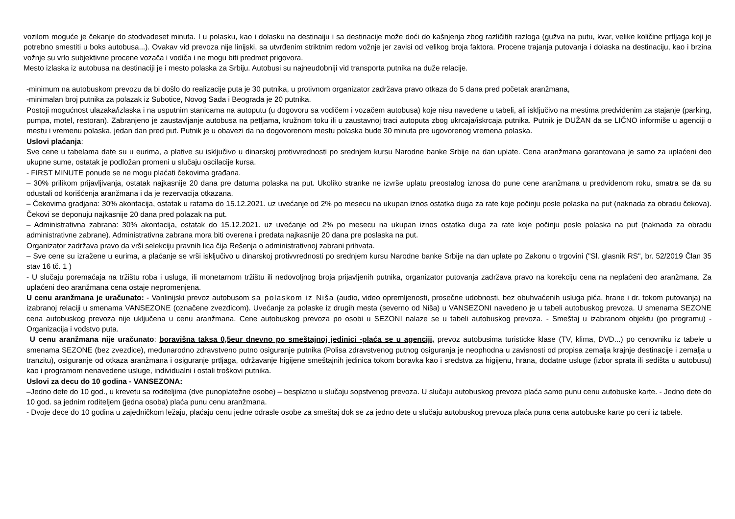vozilom moguće je čekanje do stodvadeset minuta. I u polasku, kao i dolasku na destinaiju i sa destinacije može doći do kašnjenja zbog različitih razloga (gužva na putu, kvar, velike količine prtljaga koji je potrebno smestiti u boks autobusa...). Ovakav vid prevoza nije linijski, sa utvrđenim striktnim redom vožnje jer zavisi od velikog broja faktora. Procene trajanja putovanja i dolaska na destinaciju, kao i brzina vožnje su vrlo subjektivne procene vozača i vodiča i ne mogu biti predmet prigovora.
Mesto izlaska iz autobusa na destinaciji je i mesto polaska za Srbiju. Autobusi su najneudobniji vid transporta putnika na duže relacije.
-minimum na autobuskom prevozu da bi došlo do realizacije puta je 30 putnika, u protivnom organizator zadržava pravo otkaza do 5 dana pred početak aranžmana,
-minimalan broj putnika za polazak iz Subotice, Novog Sada i Beograda je 20 putnika.
Postoji mogućnost ulazaka/izlaska i na usputnim stanicama na autoputu (u dogovoru sa vodičem i vozačem autobusa) koje nisu navedene u tabeli, ali isključivo na mestima predviđenim za stajanje (parking, pumpa, motel, restoran). Zabranjeno je zaustavljanje autobusa na petljama, kružnom toku ili u zaustavnoj traci autoputa zbog ukrcaja/iskrcaja putnika. Putnik je DUŽAN da se LIČNO informiše u agenciji o mestu i vremenu polaska, jedan dan pred put. Putnik je u obavezi da na dogovorenom mestu polaska bude 30 minuta pre ugovorenog vremena polaska.
Uslovi plaćanja:
Sve cene u tabelama date su u eurima, a plative su isključivo u dinarskoj protivvrednosti po srednjem kursu Narodne banke Srbije na dan uplate. Cena aranžmana garantovana je samo za uplaćeni deo ukupne sume, ostatak je podložan promeni u slučaju oscilacije kursa.
- FIRST MINUTE ponude se ne mogu plaćati čekovima građana.
– 30% prilikom prijavljivanja, ostatak najkasnije 20 dana pre datuma polaska na put. Ukoliko stranke ne izvrše uplatu preostalog iznosa do pune cene aranžmana u predviđenom roku, smatra se da su odustali od korišćenja aranžmana i da je rezervacija otkazana.
– Čekovima gradjana: 30% akontacija, ostatak u ratama do 15.12.2021. uz uvećanje od 2% po mesecu na ukupan iznos ostatka duga za rate koje počinju posle polaska na put (naknada za obradu čekova). Čekovi se deponuju najkasnije 20 dana pred polazak na put.
– Administrativna zabrana: 30% akontacija, ostatak do 15.12.2021. uz uvećanje od 2% po mesecu na ukupan iznos ostatka duga za rate koje počinju posle polaska na put (naknada za obradu administrativne zabrane). Administrativna zabrana mora biti overena i predata najkasnije 20 dana pre poslaska na put.
Organizator zadržava pravo da vrši selekciju pravnih lica čija Rešenja o administrativnoj zabrani prihvata.
– Sve cene su izražene u eurima, a plaćanje se vrši isključivo u dinarskoj protivvrednosti po srednjem kursu Narodne banke Srbije na dan uplate po Zakonu o trgovini ("Sl. glasnik RS", br. 52/2019 Član 35 stav 16 tč. 1 )
- U slučaju poremaćaja na tržištu roba i usluga, ili monetarnom tržištu ili nedovoljnog broja prijavljenih putnika, organizator putovanja zadržava pravo na korekciju cena na neplaćeni deo aranžmana. Za uplaćeni deo aranžmana cena ostaje nepromenjena.
U cenu aranžmana je uračunato: - Vanlinijski prevoz autobusom sa polaskom iz Niša (audio, video opremljenosti, prosečne udobnosti, bez obuhvaćenih usluga pića, hrane i dr. tokom putovanja) na izabranoj relaciji u smenama VANSEZONE (označene zvezdicom). Uvećanje za polaske iz drugih mesta (severno od Niša) u VANSEZONI navedeno je u tabeli autobuskog prevoza. U smenama SEZONE cena autobuskog prevoza nije uključena u cenu aranžmana. Cene autobuskog prevoza po osobi u SEZONI nalaze se u tabeli autobuskog prevoza. - Smeštaj u izabranom objektu (po programu) - Organizacija i vođstvo puta.
U cenu aranžmana nije uračunato: boravišna taksa 0,5eur dnevno po smeštajnoj jedinici -plaća se u agenciji, prevoz autobusima turisticke klase (TV, klima, DVD...) po cenovniku iz tabele u smenama SEZONE (bez zvezdice), međunarodno zdravstveno putno osiguranje putnika (Polisa zdravstvenog putnog osiguranja je neophodna u zavisnosti od propisa zemalja krajnje destinacije i zemalja u tranzitu), osiguranje od otkaza aranžmana i osiguranje prtljaga, održavanje higijene smeštajnih jedinica tokom boravka kao i sredstva za higijenu, hrana, dodatne usluge (izbor sprata ili sedišta u autobusu) kao i programom nenavedene usluge, individualni i ostali troškovi putnika.
Uslovi za decu do 10 godina - VANSEZONA:
–Jedno dete do 10 god., u krevetu sa roditeljima (dve punoplatežne osobe) – besplatno u slučaju sopstvenog prevoza. U slučaju autobuskog prevoza plaća samo punu cenu autobuske karte. - Jedno dete do 10 god. sa jednim roditeljem (jedna osoba) plaća punu cenu aranžmana.
- Dvoje dece do 10 godina u zajedničkom ležaju, plaćaju cenu jedne odrasle osobe za smeštaj dok se za jedno dete u slučaju autobuskog prevoza plaća puna cena autobuske karte po ceni iz tabele.